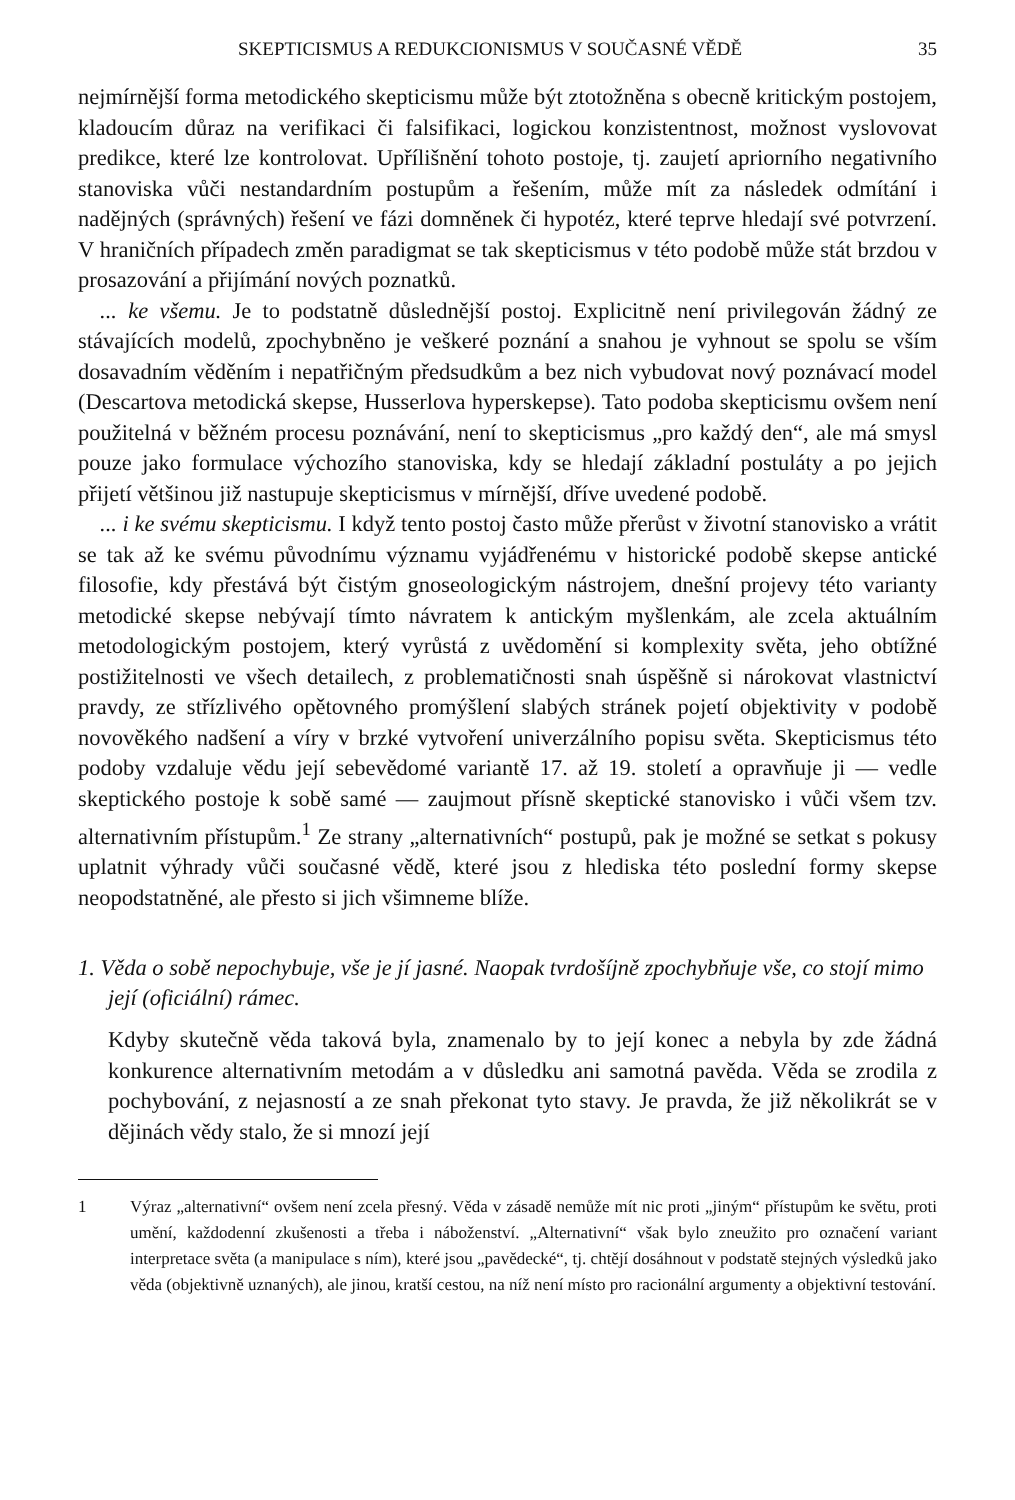SKEPTICISMUS A REDUKCIONISMUS V SOUČASNÉ VĚDĚ 35
nejmírnější forma metodického skepticismu může být ztotožněna s obecně kritickým postojem, kladoucím důraz na verifikaci či falsifikaci, logickou konzistentnost, možnost vyslovovat predikce, které lze kontrolovat. Upřílišnění tohoto postoje, tj. zaujetí apriorního negativního stanoviska vůči nestandardním postupům a řešením, může mít za následek odmítání i nadějných (správných) řešení ve fázi domněnek či hypotéz, které teprve hledají své potvrzení. V hraničních případech změn paradigmat se tak skepticismus v této podobě může stát brzdou v prosazování a přijímání nových poznatků.
... ke všemu. Je to podstatně důslednější postoj. Explicitně není privilegován žádný ze stávajících modelů, zpochybněno je veškeré poznání a snahou je vyhnout se spolu se vším dosavadním věděním i nepatřičným předsudkům a bez nich vybudovat nový poznávací model (Descartova metodická skepse, Husserlova hyperskepse). Tato podoba skepticismu ovšem není použitelná v běžném procesu poznávání, není to skepticismus „pro každý den“, ale má smysl pouze jako formulace výchozího stanoviska, kdy se hledají základní postuláty a po jejich přijetí většinou již nastupuje skepticismus v mírnější, dříve uvedené podobě.
... i ke svému skepticismu. I když tento postoj často může přerůst v životní stanovisko a vrátit se tak až ke svému původnímu významu vyjádřenému v historické podobě skepse antické filosofie, kdy přestává být čistým gnoseologickým nástrojem, dnešní projevy této varianty metodické skepse nebývají tímto návratem k antickým myšlenkám, ale zcela aktuálním metodologickým postojem, který vyrůstá z uvědomění si komplexity světa, jeho obtížné postižitelnosti ve všech detailech, z problematičnosti snah úspěšně si nárokovat vlastnictví pravdy, ze střízlivého opětovného promýšlení slabých stránek pojetí objektivity v podobě novověkého nadšení a víry v brzké vytvoření univerzálního popisu světa. Skepticismus této podoby vzdaluje vědu její sebevědomé variantě 17. až 19. století a opravňuje ji — vedle skeptického postoje k sobě samé — zaujmout přísně skeptické stanovisko i vůči všem tzv. alternativním přístupům.<sup>1</sup> Ze strany „alternativních“ postupů, pak je možné se setkat s pokusy uplatnit výhrady vůči současné vědě, které jsou z hlediska této poslední formy skepse neopodstatněné, ale přesto si jich všimneme blíže.
1. Věda o sobě nepochybuje, vše je jí jasné. Naopak tvrdošíjně zpochybňuje vše, co stojí mimo její (oficiální) rámec.
Kdyby skutečně věda taková byla, znamenalo by to její konec a nebyla by zde žádná konkurence alternativním metodám a v důsledku ani samotná pavěda. Věda se zrodila z pochybování, z nejasností a ze snah překonat tyto stavy. Je pravda, že již několikrát se v dějinách vědy stalo, že si mnozí její
1 Výraz „alternativní“ ovšem není zcela přesný. Věda v zásadě nemůže mít nic proti „jiným“ přístupům ke světu, proti umění, každodenní zkušenosti a třeba i náboženství. „Alternativní“ však bylo zneužito pro označení variant interpretace světa (a manipulace s ním), které jsou „pavědecké“, tj. chtějí dosáhnout v podstatě stejných výsledků jako věda (objektivně uznaných), ale jinou, kratší cestou, na níž není místo pro racionální argumenty a objektivní testování.